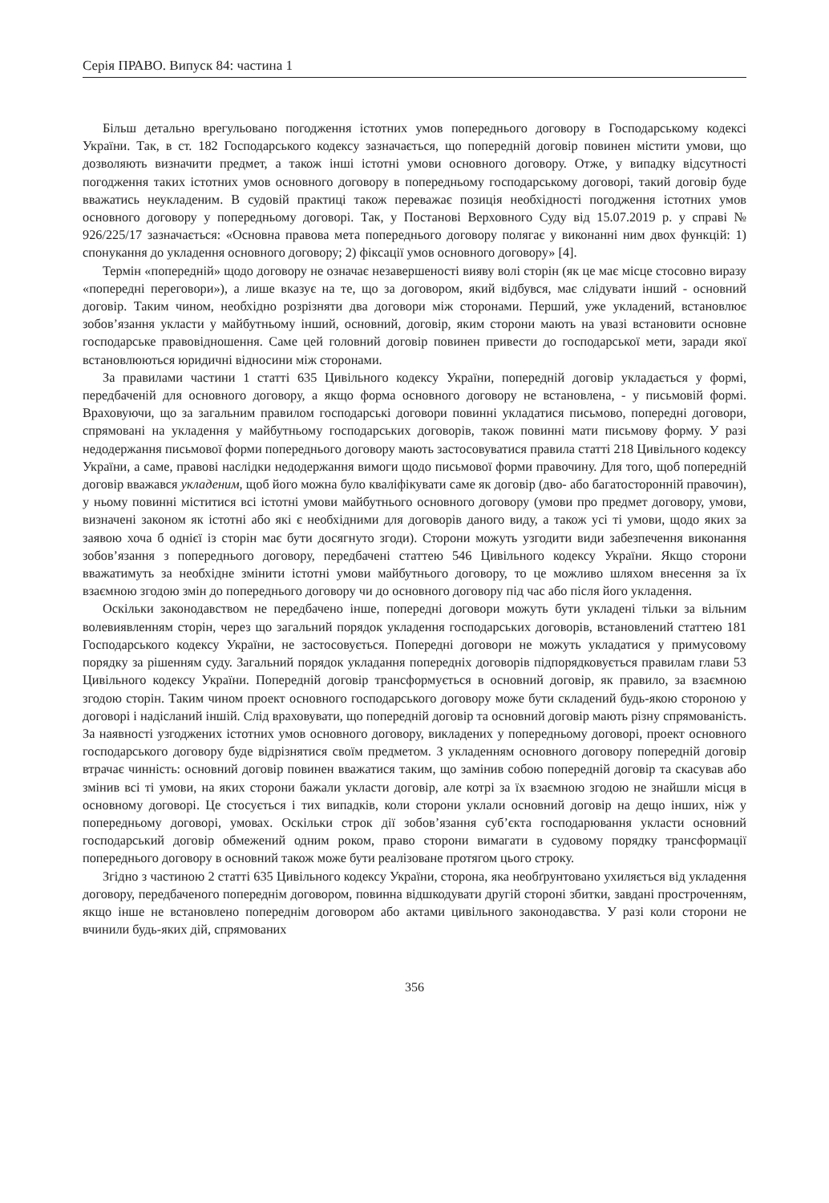Серія ПРАВО. Випуск 84: частина 1
Більш детально врегульовано погодження істотних умов попереднього договору в Господарському кодексі України. Так, в ст. 182 Господарського кодексу зазначається, що попередній договір повинен містити умови, що дозволяють визначити предмет, а також інші істотні умови основного договору. Отже, у випадку відсутності погодження таких істотних умов основного договору в попередньому господарському договорі, такий договір буде вважатись неукладеним. В судовій практиці також переважає позиція необхідності погодження істотних умов основного договору у попередньому договорі. Так, у Постанові Верховного Суду від 15.07.2019 р. у справі № 926/225/17 зазначається: «Основна правова мета попереднього договору полягає у виконанні ним двох функцій: 1) спонукання до укладення основного договору; 2) фіксації умов основного договору» [4].
Термін «попередній» щодо договору не означає незавершеності вияву волі сторін (як це має місце стосовно виразу «попередні переговори»), а лише вказує на те, що за договором, який відбувся, має слідувати інший - основний договір. Таким чином, необхідно розрізняти два договори між сторонами. Перший, уже укладений, встановлює зобов’язання укласти у майбутньому інший, основний, договір, яким сторони мають на увазі встановити основне господарське правовідношення. Саме цей головний договір повинен привести до господарської мети, заради якої встановлюються юридичні відносини між сторонами.
За правилами частини 1 статті 635 Цивільного кодексу України, попередній договір укладається у формі, передбаченій для основного договору, а якщо форма основного договору не встановлена, - у письмовій формі. Враховуючи, що за загальним правилом господарські договори повинні укладатися письмово, попередні договори, спрямовані на укладення у майбутньому господарських договорів, також повинні мати письмову форму. У разі недодержання письмової форми попереднього договору мають застосовуватися правила статті 218 Цивільного кодексу України, а саме, правові наслідки недодержання вимоги щодо письмової форми правочину. Для того, щоб попередній договір вважався укладеним, щоб його можна було кваліфікувати саме як договір (дво- або багатосторонній правочин), у ньому повинні міститися всі істотні умови майбутнього основного договору (умови про предмет договору, умови, визначені законом як істотні або які є необхідними для договорів даного виду, а також усі ті умови, щодо яких за заявою хоча б однієї із сторін має бути досягнуто згоди). Сторони можуть узгодити види забезпечення виконання зобов’язання з попереднього договору, передбачені статтею 546 Цивільного кодексу України. Якщо сторони вважатимуть за необхідне змінити істотні умови майбутнього договору, то це можливо шляхом внесення за їх взаємною згодою змін до попереднього договору чи до основного договору під час або після його укладення.
Оскільки законодавством не передбачено інше, попередні договори можуть бути укладені тільки за вільним волевиявленням сторін, через що загальний порядок укладення господарських договорів, встановлений статтею 181 Господарського кодексу України, не застосовується. Попередні договори не можуть укладатися у примусовому порядку за рішенням суду. Загальний порядок укладання попередніх договорів підпорядковується правилам глави 53 Цивільного кодексу України. Попередній договір трансформується в основний договір, як правило, за взаємною згодою сторін. Таким чином проект основного господарського договору може бути складений будь-якою стороною у договорі і надісланий іншій. Слід враховувати, що попередній договір та основний договір мають різну спрямованість. За наявності узгоджених істотних умов основного договору, викладених у попередньому договорі, проект основного господарського договору буде відрізнятися своїм предметом. З укладенням основного договору попередній договір втрачає чинність: основний договір повинен вважатися таким, що замінив собою попередній договір та скасував або змінив всі ті умови, на яких сторони бажали укласти договір, але котрі за їх взаємною згодою не знайшли місця в основному договорі. Це стосується і тих випадків, коли сторони уклали основний договір на дещо інших, ніж у попередньому договорі, умовах. Оскільки строк дії зобов’язання суб’єкта господарювання укласти основний господарський договір обмежений одним роком, право сторони вимагати в судовому порядку трансформації попереднього договору в основний також може бути реалізоване протягом цього строку.
Згідно з частиною 2 статті 635 Цивільного кодексу України, сторона, яка необґрунтовано ухиляється від укладення договору, передбаченого попереднім договором, повинна відшкодувати другій стороні збитки, завдані простроченням, якщо інше не встановлено попереднім договором або актами цивільного законодавства. У разі коли сторони не вчинили будь-яких дій, спрямованих
356